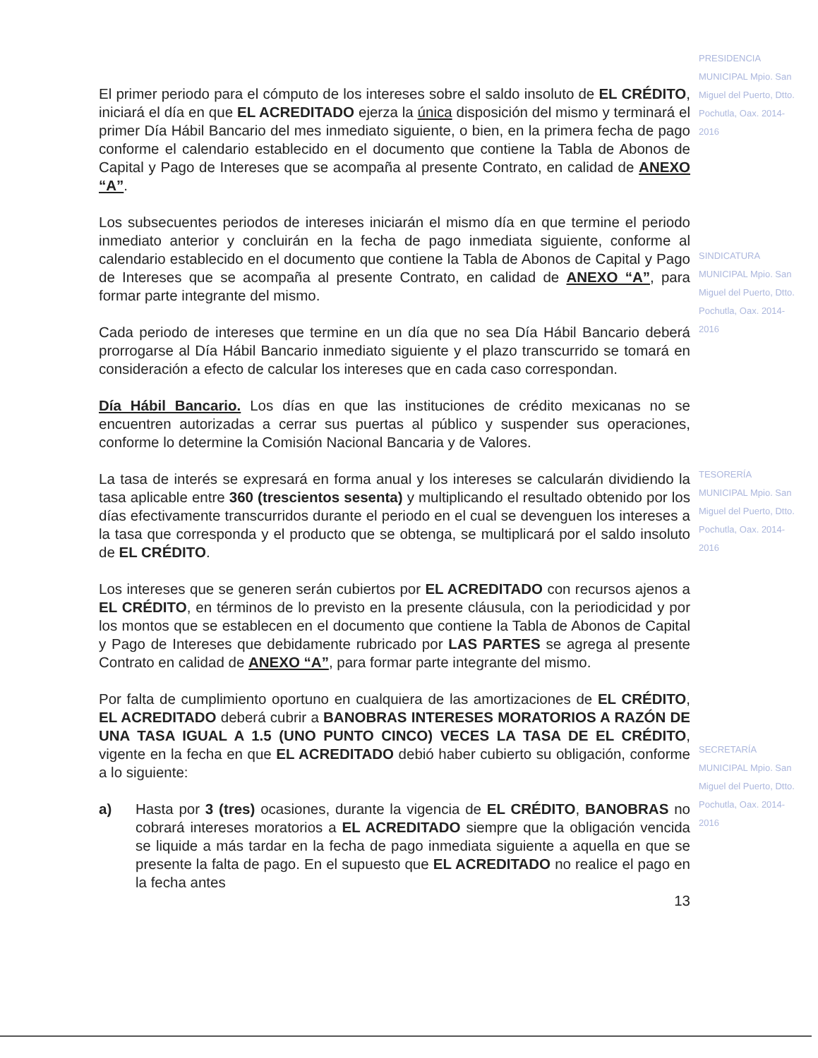El primer periodo para el cómputo de los intereses sobre el saldo insoluto de EL CRÉDITO, iniciará el día en que EL ACREDITADO ejerza la única disposición del mismo y terminará el primer Día Hábil Bancario del mes inmediato siguiente, o bien, en la primera fecha de pago conforme el calendario establecido en el documento que contiene la Tabla de Abonos de Capital y Pago de Intereses que se acompaña al presente Contrato, en calidad de ANEXO “A”.
Los subsecuentes periodos de intereses iniciarán el mismo día en que termine el periodo inmediato anterior y concluirán en la fecha de pago inmediata siguiente, conforme al calendario establecido en el documento que contiene la Tabla de Abonos de Capital y Pago de Intereses que se acompaña al presente Contrato, en calidad de ANEXO “A”, para formar parte integrante del mismo.
Cada periodo de intereses que termine en un día que no sea Día Hábil Bancario deberá prorrogarse al Día Hábil Bancario inmediato siguiente y el plazo transcurrido se tomará en consideración a efecto de calcular los intereses que en cada caso correspondan.
Día Hábil Bancario. Los días en que las instituciones de crédito mexicanas no se encuentren autorizadas a cerrar sus puertas al público y suspender sus operaciones, conforme lo determine la Comisión Nacional Bancaria y de Valores.
La tasa de interés se expresará en forma anual y los intereses se calcularán dividiendo la tasa aplicable entre 360 (trescientos sesenta) y multiplicando el resultado obtenido por los días efectivamente transcurridos durante el periodo en el cual se devenguen los intereses a la tasa que corresponda y el producto que se obtenga, se multiplicará por el saldo insoluto de EL CRÉDITO.
Los intereses que se generen serán cubiertos por EL ACREDITADO con recursos ajenos a EL CRÉDITO, en términos de lo previsto en la presente cláusula, con la periodicidad y por los montos que se establecen en el documento que contiene la Tabla de Abonos de Capital y Pago de Intereses que debidamente rubricado por LAS PARTES se agrega al presente Contrato en calidad de ANEXO “A”, para formar parte integrante del mismo.
Por falta de cumplimiento oportuno en cualquiera de las amortizaciones de EL CRÉDITO, EL ACREDITADO deberá cubrir a BANOBRAS INTERESES MORATORIOS A RAZÓN DE UNA TASA IGUAL A 1.5 (UNO PUNTO CINCO) VECES LA TASA DE EL CRÉDITO, vigente en la fecha en que EL ACREDITADO debió haber cubierto su obligación, conforme a lo siguiente:
a) Hasta por 3 (tres) ocasiones, durante la vigencia de EL CRÉDITO, BANOBRAS no cobrará intereses moratorios a EL ACREDITADO siempre que la obligación vencida se liquide a más tardar en la fecha de pago inmediata siguiente a aquella en que se presente la falta de pago. En el supuesto que EL ACREDITADO no realice el pago en la fecha antes
13
PRESIDENCIA MUNICIPAL Mpio. San Miguel del Puerto, Dtto. Pochutla, Oax. 2014-2016
SINDICATURA MUNICIPAL Mpio. San Miguel del Puerto, Dtto. Pochutla, Oax. 2014-2016
TESORERÍA MUNICIPAL Mpio. San Miguel del Puerto, Dtto. Pochutla, Oax. 2014-2016
SECRETARÍA MUNICIPAL Mpio. San Miguel del Puerto, Dtto. Pochutla, Oax. 2014-2016